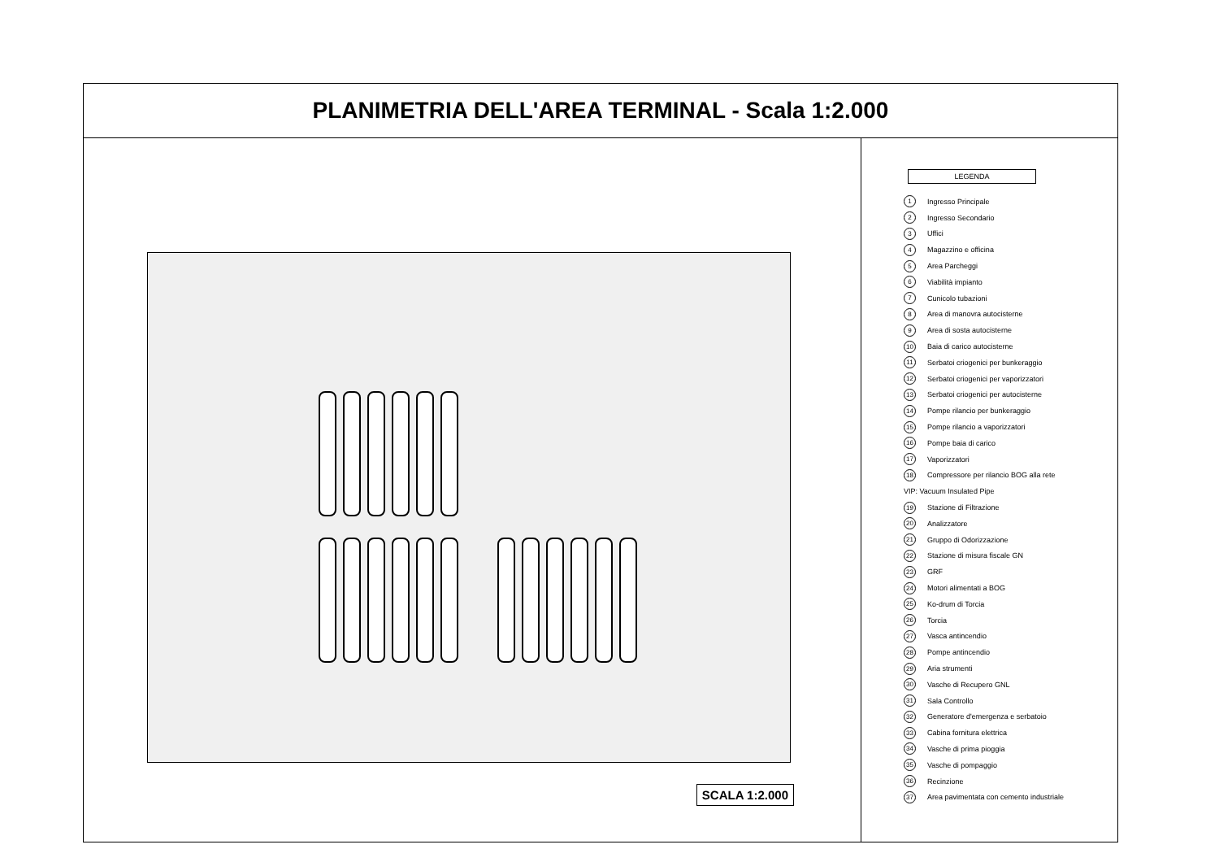PLANIMETRIA DELL'AREA TERMINAL - Scala 1:2.000
SCALA 1:2.000
LEGENDA
1 Ingresso Principale
2 Ingresso Secondario
3 Uffici
4 Magazzino e officina
5 Area Parcheggi
6 Viabilità impianto
7 Cunicolo tubazioni
8 Area di manovra autocisterne
9 Area di sosta autocisterne
10 Baia di carico autocisterne
11 Serbatoi criogenici per bunkeraggio
12 Serbatoi criogenici per vaporizzatori
13 Serbatoi criogenici per autocisterne
14 Pompe rilancio per bunkeraggio
15 Pompe rilancio a vaporizzatori
16 Pompe baia di carico
17 Vaporizzatori
18 Compressore per rilancio BOG alla rete
VIP: Vacuum Insulated Pipe
19 Stazione di Filtrazione
20 Analizzatore
21 Gruppo di Odorizzazione
22 Stazione di misura fiscale GN
23 GRF
24 Motori alimentati a BOG
25 Ko-drum di Torcia
26 Torcia
27 Vasca antincendio
28 Pompe antincendio
29 Aria strumenti
30 Vasche di Recupero GNL
31 Sala Controllo
32 Generatore d'emergenza e serbatoio
33 Cabina fornitura elettrica
34 Vasche di prima pioggia
35 Vasche di pompaggio
36 Recinzione
37 Area pavimentata con cemento industriale